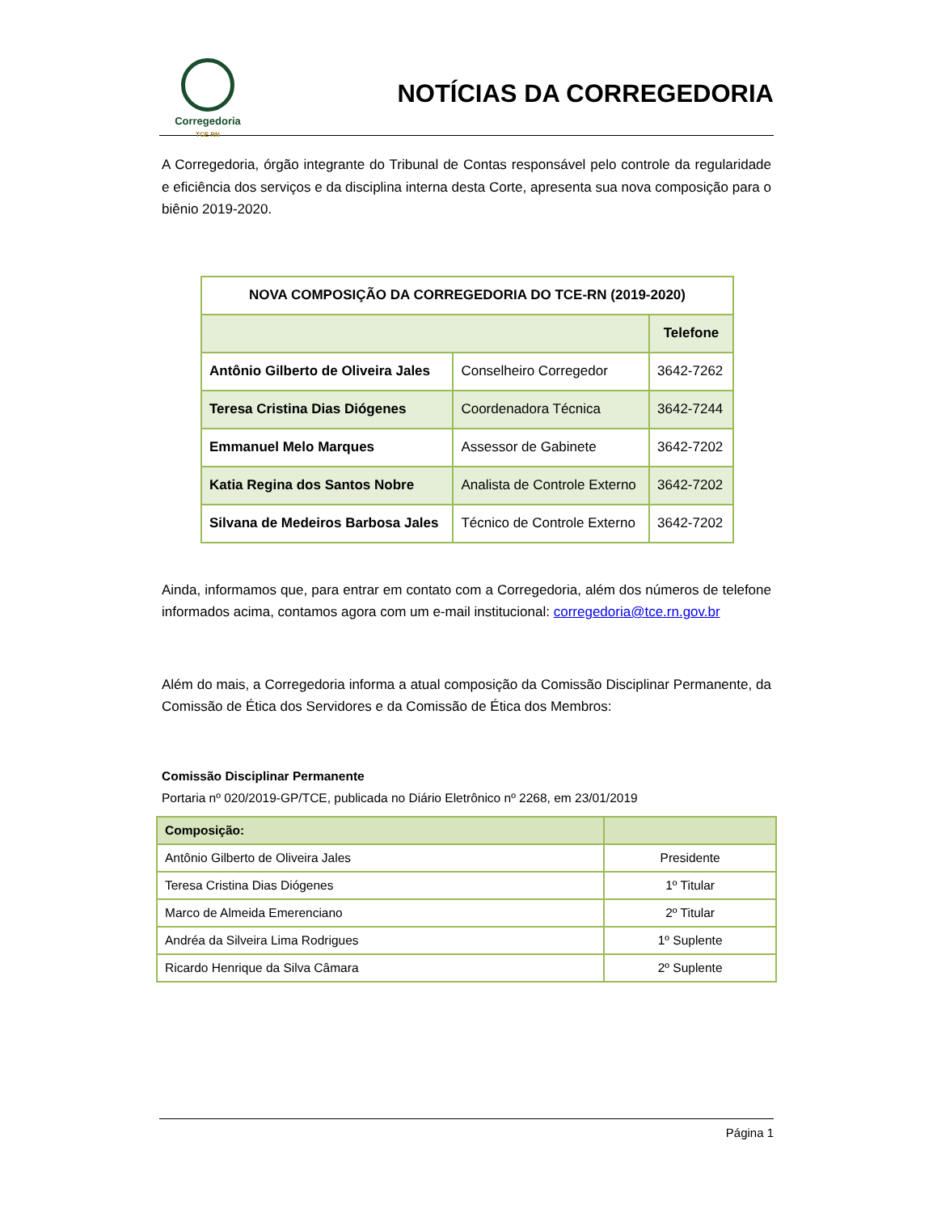Corregedoria
TCE RN
NOTÍCIAS DA CORREGEDORIA
A Corregedoria, órgão integrante do Tribunal de Contas responsável pelo controle da regularidade e eficiência dos serviços e da disciplina interna desta Corte, apresenta sua nova composição para o biênio 2019-2020.
| NOVA COMPOSIÇÃO DA CORREGEDORIA DO TCE-RN (2019-2020) | | |
| --- | --- | --- |
| | | Telefone |
| Antônio Gilberto de Oliveira Jales | Conselheiro Corregedor | 3642-7262 |
| Teresa Cristina Dias Diógenes | Coordenadora Técnica | 3642-7244 |
| Emmanuel Melo Marques | Assessor de Gabinete | 3642-7202 |
| Katia Regina dos Santos Nobre | Analista de Controle Externo | 3642-7202 |
| Silvana de Medeiros Barbosa Jales | Técnico de Controle Externo | 3642-7202 |
Ainda, informamos que, para entrar em contato com a Corregedoria, além dos números de telefone informados acima, contamos agora com um e-mail institucional: corregedoria@tce.rn.gov.br
Além do mais, a Corregedoria informa a atual composição da Comissão Disciplinar Permanente, da Comissão de Ética dos Servidores e da Comissão de Ética dos Membros:
Comissão Disciplinar Permanente
Portaria nº 020/2019-GP/TCE, publicada no Diário Eletrônico nº 2268, em 23/01/2019
| Composição: | |
| Antônio Gilberto de Oliveira Jales | Presidente |
| Teresa Cristina Dias Diógenes | 1º Titular |
| Marco de Almeida Emerenciano | 2º Titular |
| Andréa da Silveira Lima Rodrigues | 1º Suplente |
| Ricardo Henrique da Silva Câmara | 2º Suplente |
Página 1